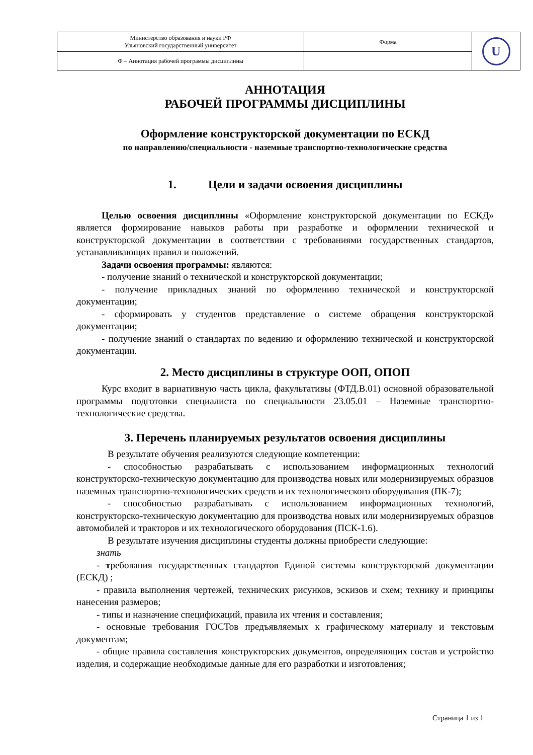| Министерство образования и науки РФ Ульяновский государственный университет | Форма | U |
| Ф – Аннотация рабочей программы дисциплины | | |
АННОТАЦИЯ
РАБОЧЕЙ ПРОГРАММЫ ДИСЦИПЛИНЫ
Оформление конструкторской документации по ЕСКД
по направлению/специальности - наземные транспортно-технологические средства
1. Цели и задачи освоения дисциплины
Целью освоения дисциплины «Оформление конструкторской документации по ЕСКД» является формирование навыков работы при разработке и оформлении технической и конструкторской документации в соответствии с требованиями государственных стандартов, устанавливающих правил и положений.
Задачи освоения программы: являются:
- получение знаний о технической и конструкторской документации;
- получение прикладных знаний по оформлению технической и конструкторской документации;
- сформировать у студентов представление о системе обращения конструкторской документации;
- получение знаний о стандартах по ведению и оформлению технической и конструкторской документации.
2. Место дисциплины в структуре ООП, ОПОП
Курс входит в вариативную часть цикла, факультативы (ФТД.В.01) основной образовательной программы подготовки специалиста по специальности 23.05.01 – Наземные транспортно-технологические средства.
3. Перечень планируемых результатов освоения дисциплины
В результате обучения реализуются следующие компетенции:
- способностью разрабатывать с использованием информационных технологий конструкторско-техническую документацию для производства новых или модернизируемых образцов наземных транспортно-технологических средств и их технологического оборудования (ПК-7);
- способностью разрабатывать с использованием информационных технологий, конструкторско-техническую документацию для производства новых или модернизируемых образцов автомобилей и тракторов и их технологического оборудования (ПСК-1.6).
В результате изучения дисциплины студенты должны приобрести следующие:
знать
- требования государственных стандартов Единой системы конструкторской документации (ЕСКД) ;
- правила выполнения чертежей, технических рисунков, эскизов и схем; технику и принципы нанесения размеров;
- типы и назначение спецификаций, правила их чтения и составления;
- основные требования ГОСТов предъявляемых к графическому материалу и текстовым документам;
- общие правила составления конструкторских документов, определяющих состав и устройство изделия, и содержащие необходимые данные для его разработки и изготовления;
Страница 1 из 1